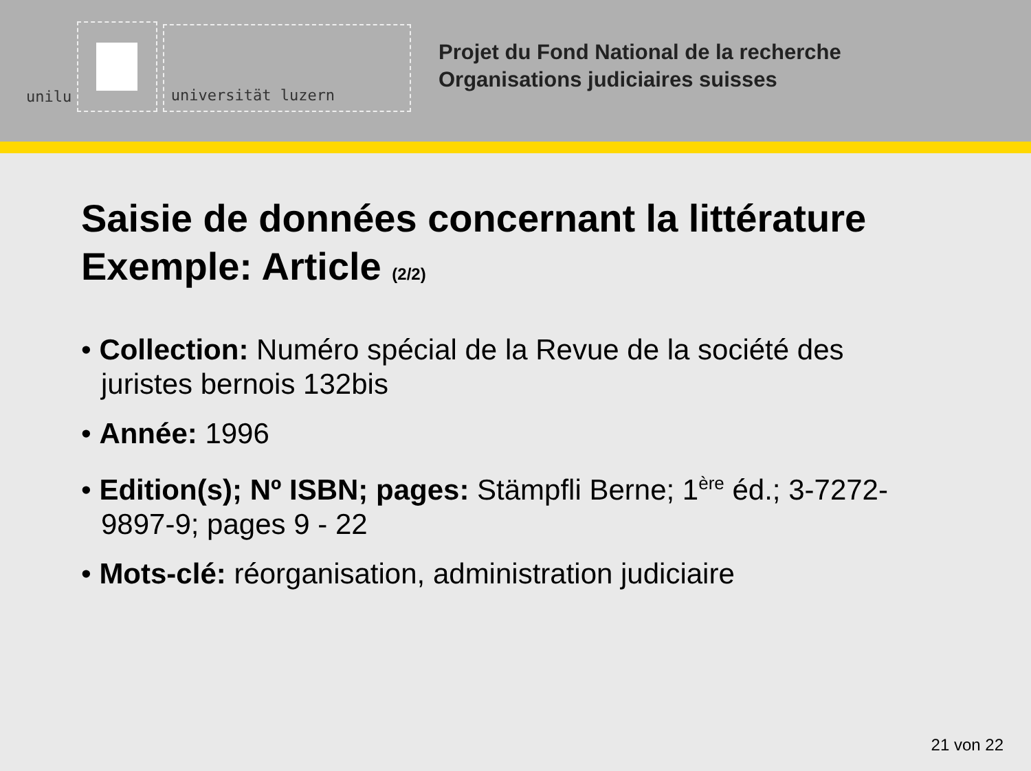unilu
universität luzern
Projet du Fond National de la recherche
Organisations judiciaires suisses
Saisie de données concernant la littérature
Exemple: Article (2/2)
• Collection: Numéro spécial de la Revue de la société des juristes bernois 132bis
• Année: 1996
• Edition(s); Nº ISBN; pages: Stämpfli Berne; 1<sup>ère</sup> éd.; 3-7272-9897-9; pages 9 - 22
• Mots-clé: réorganisation, administration judiciaire
21 von 22